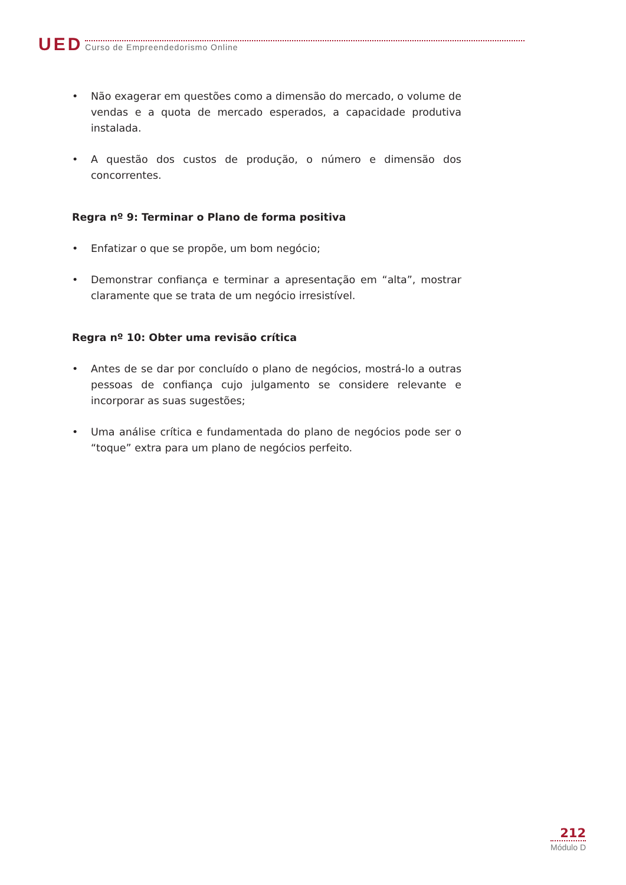UED Curso de Empreendedorismo Online
• Não exagerar em questões como a dimensão do mercado, o volume de vendas e a quota de mercado esperados, a capacidade produtiva instalada.
• A questão dos custos de produção, o número e dimensão dos concorrentes.
Regra nº 9: Terminar o Plano de forma positiva
• Enfatizar o que se propõe, um bom negócio;
• Demonstrar confiança e terminar a apresentação em “alta”, mostrar claramente que se trata de um negócio irresistível.
Regra nº 10: Obter uma revisão crítica
• Antes de se dar por concluído o plano de negócios, mostrá-lo a outras pessoas de confiança cujo julgamento se considere relevante e incorporar as suas sugestões;
• Uma análise crítica e fundamentada do plano de negócios pode ser o “toque” extra para um plano de negócios perfeito.
212
Módulo D